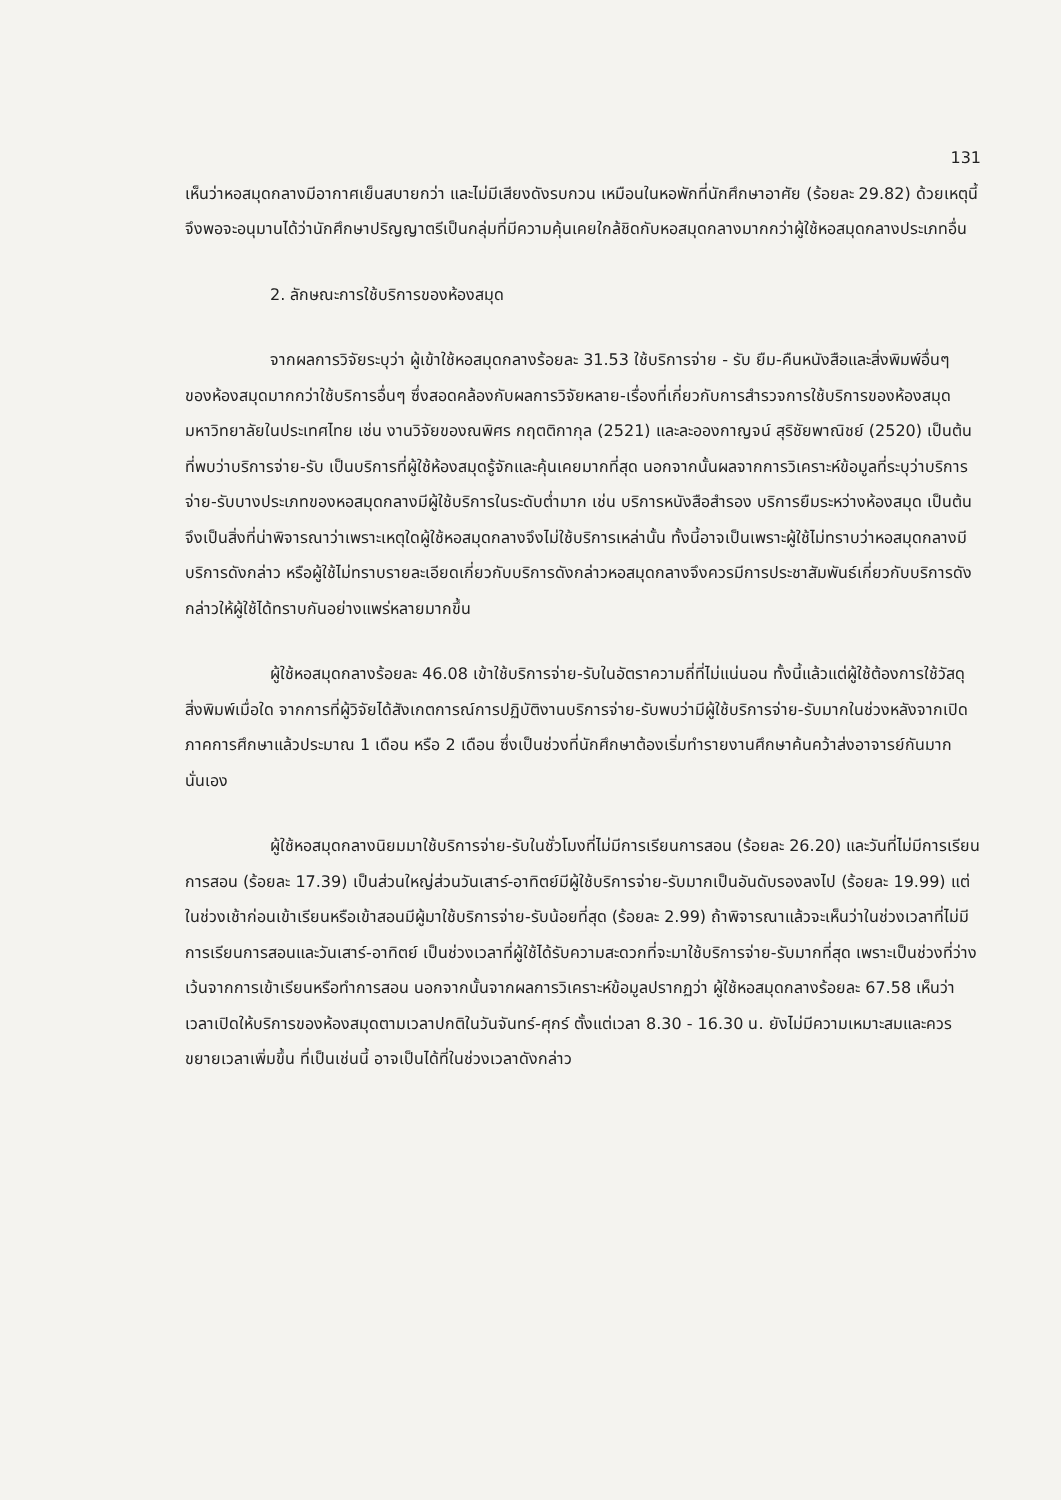131
เห็นว่าหอสมุดกลางมีอากาศเย็นสบายกว่า และไม่มีเสียงดังรบกวน เหมือนในหอพักที่นักศึกษาอาศัย (ร้อยละ 29.82) ด้วยเหตุนี้จึงพอจะอนุมานได้ว่านักศึกษาปริญญาตรีเป็นกลุ่มที่มีความคุ้นเคยใกล้ชิดกับหอสมุดกลางมากกว่าผู้ใช้หอสมุดกลางประเภทอื่น
2. ลักษณะการใช้บริการของห้องสมุด
จากผลการวิจัยระบุว่า ผู้เข้าใช้หอสมุดกลางร้อยละ 31.53 ใช้บริการจ่าย - รับ ยืม-คืนหนังสือและสิ่งพิมพ์อื่นๆ ของห้องสมุดมากกว่าใช้บริการอื่นๆ ซึ่งสอดคล้องกับผลการวิจัยหลาย-เรื่องที่เกี่ยวกับการสำรวจการใช้บริการของห้องสมุดมหาวิทยาลัยในประเทศไทย เช่น งานวิจัยของณพิศร กฤตติกากุล (2521) และละอองกาญจน์ สุริชัยพาณิชย์ (2520) เป็นต้น ที่พบว่าบริการจ่าย-รับ เป็นบริการที่ผู้ใช้ห้องสมุดรู้จักและคุ้นเคยมากที่สุด นอกจากนั้นผลจากการวิเคราะห์ข้อมูลที่ระบุว่าบริการจ่าย-รับบางประเภทของหอสมุดกลางมีผู้ใช้บริการในระดับต่ำมาก เช่น บริการหนังสือสำรอง บริการยืมระหว่างห้องสมุด เป็นต้น จึงเป็นสิ่งที่น่าพิจารณาว่าเพราะเหตุใดผู้ใช้หอสมุดกลางจึงไม่ใช้บริการเหล่านั้น ทั้งนี้อาจเป็นเพราะผู้ใช้ไม่ทราบว่าหอสมุดกลางมีบริการดังกล่าว หรือผู้ใช้ไม่ทราบรายละเอียดเกี่ยวกับบริการดังกล่าวหอสมุดกลางจึงควรมีการประชาสัมพันธ์เกี่ยวกับบริการดังกล่าวให้ผู้ใช้ได้ทราบกันอย่างแพร่หลายมากขึ้น
ผู้ใช้หอสมุดกลางร้อยละ 46.08 เข้าใช้บริการจ่าย-รับในอัตราความถี่ที่ไม่แน่นอน ทั้งนี้แล้วแต่ผู้ใช้ต้องการใช้วัสดุสิ่งพิมพ์เมื่อใด จากการที่ผู้วิจัยได้สังเกตการณ์การปฏิบัติงานบริการจ่าย-รับพบว่ามีผู้ใช้บริการจ่าย-รับมากในช่วงหลังจากเปิดภาคการศึกษาแล้วประมาณ 1 เดือน หรือ 2 เดือน ซึ่งเป็นช่วงที่นักศึกษาต้องเริ่มทำรายงานศึกษาค้นคว้าส่งอาจารย์กันมากนั่นเอง
ผู้ใช้หอสมุดกลางนิยมมาใช้บริการจ่าย-รับในชั่วโมงที่ไม่มีการเรียนการสอน (ร้อยละ 26.20) และวันที่ไม่มีการเรียนการสอน (ร้อยละ 17.39) เป็นส่วนใหญ่ส่วนวันเสาร์-อาทิตย์มีผู้ใช้บริการจ่าย-รับมากเป็นอันดับรองลงไป (ร้อยละ 19.99) แต่ในช่วงเช้าก่อนเข้าเรียนหรือเข้าสอนมีผู้มาใช้บริการจ่าย-รับน้อยที่สุด (ร้อยละ 2.99) ถ้าพิจารณาแล้วจะเห็นว่าในช่วงเวลาที่ไม่มีการเรียนการสอนและวันเสาร์-อาทิตย์ เป็นช่วงเวลาที่ผู้ใช้ได้รับความสะดวกที่จะมาใช้บริการจ่าย-รับมากที่สุด เพราะเป็นช่วงที่ว่างเว้นจากการเข้าเรียนหรือทำการสอน นอกจากนั้นจากผลการวิเคราะห์ข้อมูลปรากฏว่า ผู้ใช้หอสมุดกลางร้อยละ 67.58 เห็นว่าเวลาเปิดให้บริการของห้องสมุดตามเวลาปกติในวันจันทร์-ศุกร์ ตั้งแต่เวลา 8.30 - 16.30 น. ยังไม่มีความเหมาะสมและควรขยายเวลาเพิ่มขึ้น ที่เป็นเช่นนี้ อาจเป็นได้ที่ในช่วงเวลาดังกล่าว